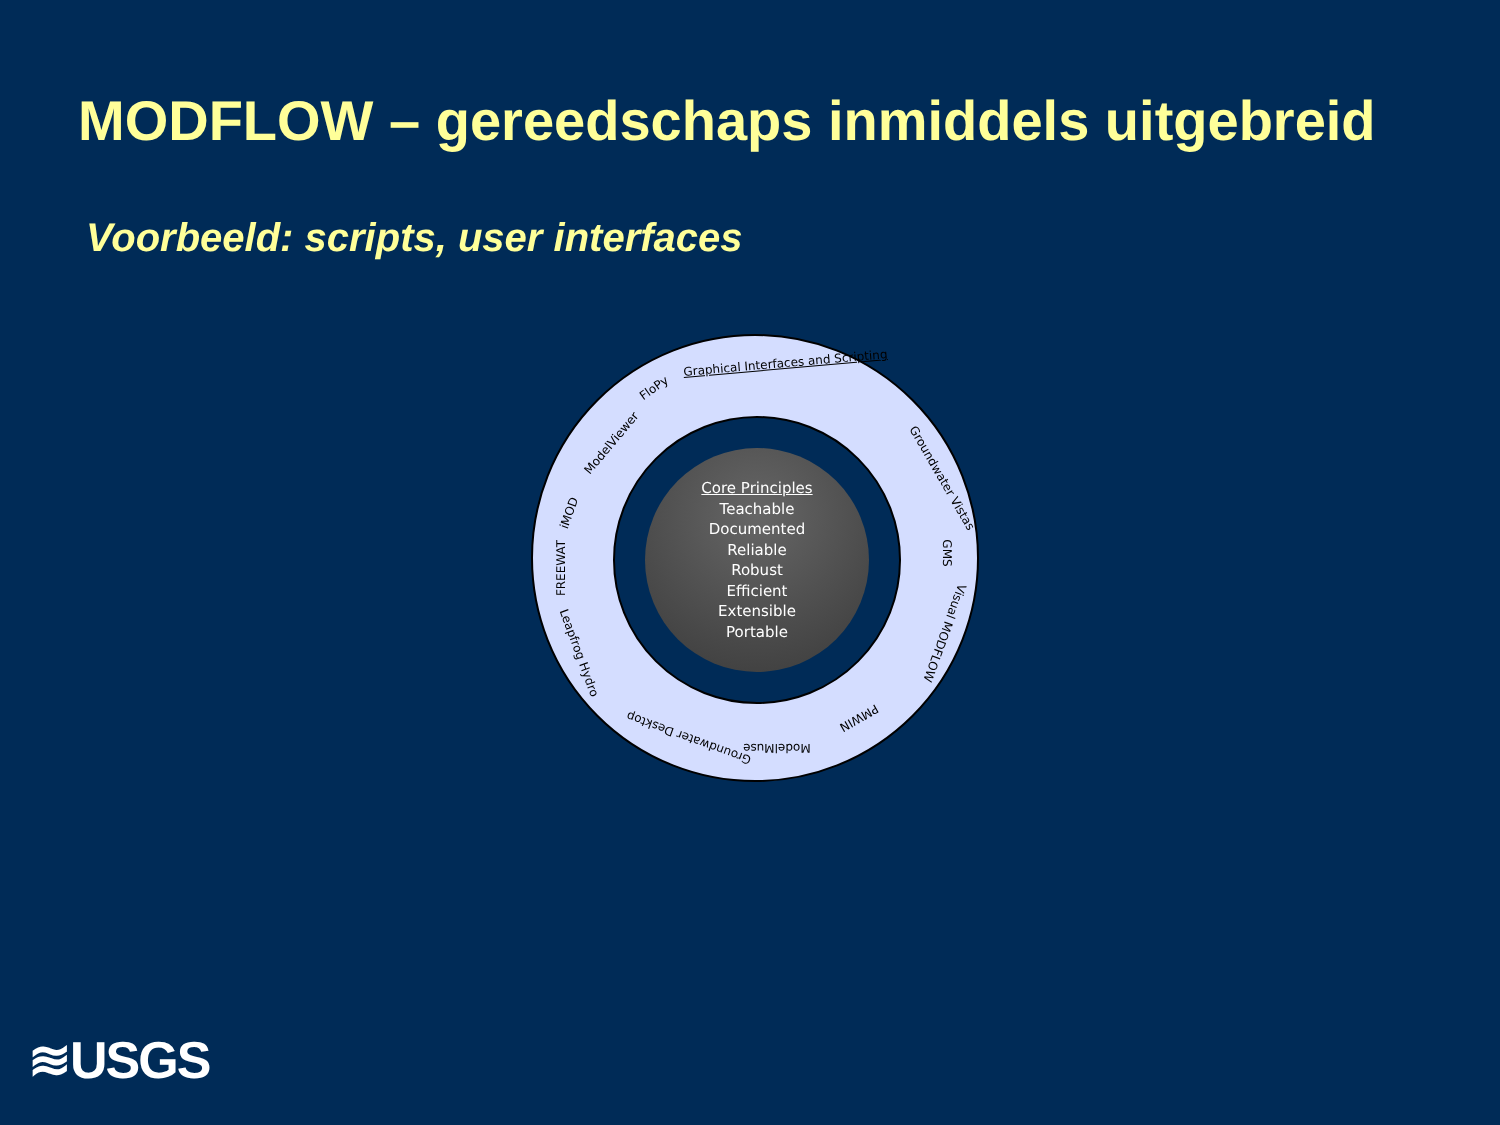MODFLOW – gereedschaps inmiddels uitgebreid
Voorbeeld: scripts, user interfaces
Graphical Interfaces and Scripting
FloPy
ModelViewer
iMOD
FREEWAT
Leapfrog Hydro
Groundwater Desktop
ModelMuse
PMWIN
Groundwater Vistas
GMS
Visual MODFLOW
Core Principles
Teachable
Documented
Reliable
Robust
Efficient
Extensible
Portable
≋USGS